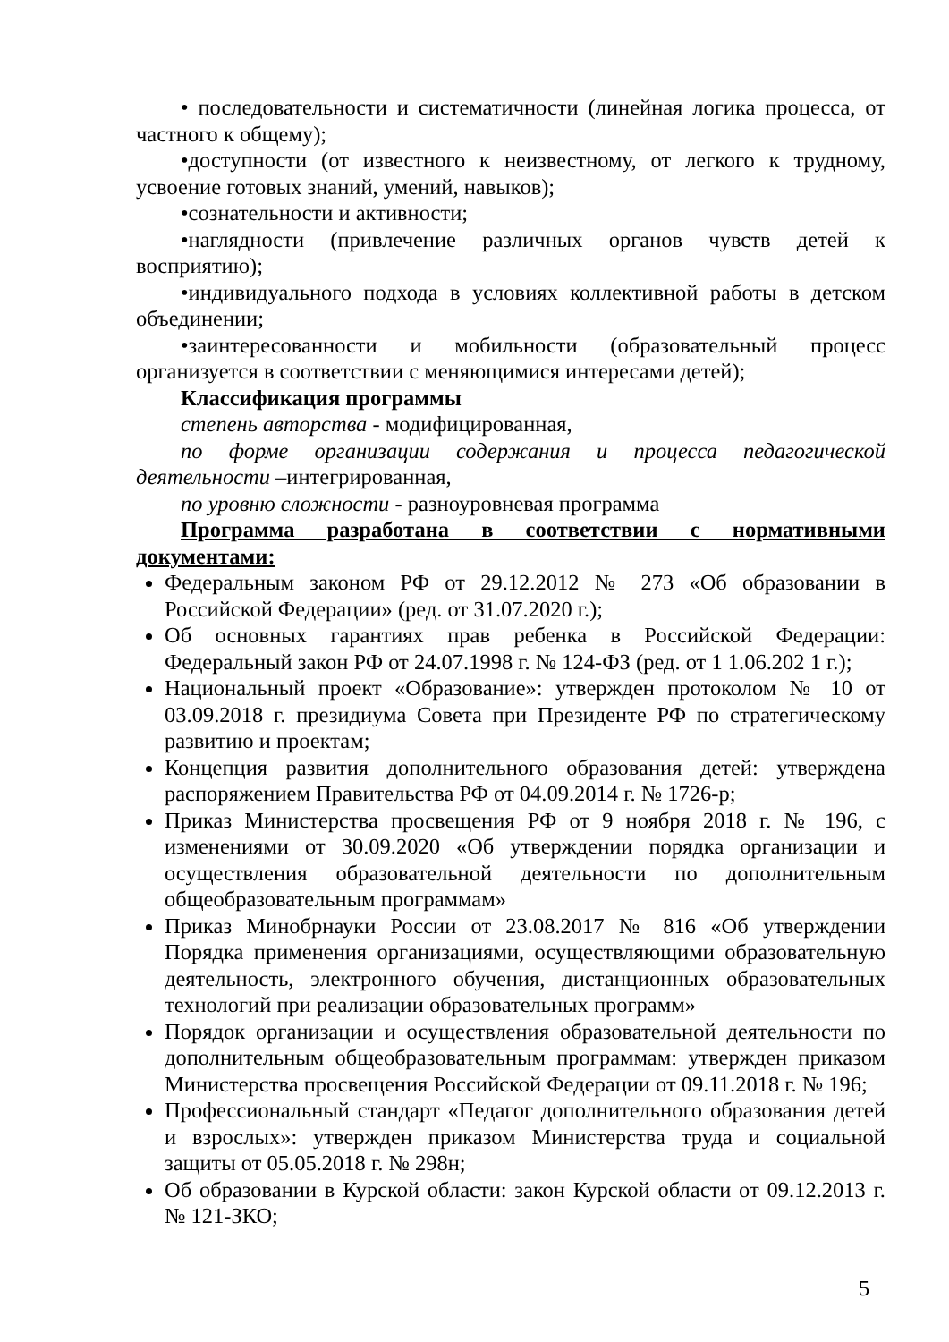• последовательности и систематичности (линейная логика процесса, от частного к общему);
•доступности (от известного к неизвестному, от легкого к трудному, усвоение готовых знаний, умений, навыков);
•сознательности и активности;
•наглядности (привлечение различных органов чувств детей к восприятию);
•индивидуального подхода в условиях коллективной работы в детском объединении;
•заинтересованности и мобильности (образовательный процесс организуется в соответствии с меняющимися интересами детей);
Классификация программы
степень авторства - модифицированная,
по форме организации содержания и процесса педагогической деятельности –интегрированная,
по уровню сложности - разноуровневая программа
Программа разработана в соответствии с нормативными документами:
Федеральным законом РФ от 29.12.2012 № 273 «Об образовании в Российской Федерации» (ред. от 31.07.2020 г.);
Об основных гарантиях прав ребенка в Российской Федерации: Федеральный закон РФ от 24.07.1998 г. № 124-ФЗ (ред. от 1 1.06.202 1 г.);
Национальный проект «Образование»: утвержден протоколом № 10 от 03.09.2018 г. президиума Совета при Президенте РФ по стратегическому развитию и проектам;
Концепция развития дополнительного образования детей: утверждена распоряжением Правительства РФ от 04.09.2014 г. № 1726-р;
Приказ Министерства просвещения РФ от 9 ноября 2018 г. № 196, с изменениями от 30.09.2020 «Об утверждении порядка организации и осуществления образовательной деятельности по дополнительным общеобразовательным программам»
Приказ Минобрнауки России от 23.08.2017 № 816 «Об утверждении Порядка применения организациями, осуществляющими образовательную деятельность, электронного обучения, дистанционных образовательных технологий при реализации образовательных программ»
Порядок организации и осуществления образовательной деятельности по дополнительным общеобразовательным программам: утвержден приказом Министерства просвещения Российской Федерации от 09.11.2018 г. № 196;
Профессиональный стандарт «Педагог дополнительного образования детей и взрослых»: утвержден приказом Министерства труда и социальной защиты от 05.05.2018 г. № 298н;
Об образовании в Курской области: закон Курской области от 09.12.2013 г. № 121-ЗКО;
5